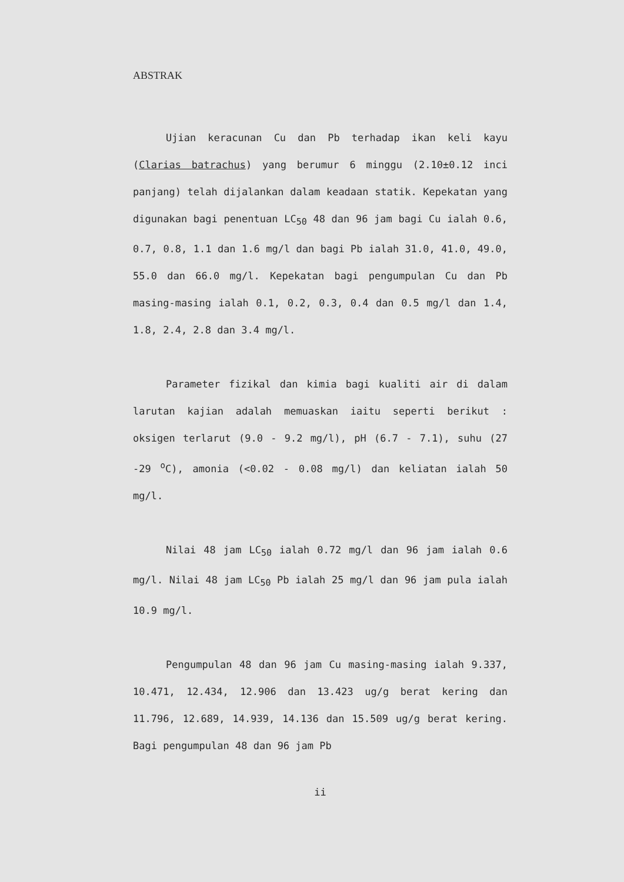ABSTRAK
Ujian keracunan Cu dan Pb terhadap ikan keli kayu (Clarias batrachus) yang berumur 6 minggu (2.10±0.12 inci panjang) telah dijalankan dalam keadaan statik. Kepekatan yang digunakan bagi penentuan LC<sub>50</sub> 48 dan 96 jam bagi Cu ialah 0.6, 0.7, 0.8, 1.1 dan 1.6 mg/l dan bagi Pb ialah 31.0, 41.0, 49.0, 55.0 dan 66.0 mg/l. Kepekatan bagi pengumpulan Cu dan Pb masing-masing ialah 0.1, 0.2, 0.3, 0.4 dan 0.5 mg/l dan 1.4, 1.8, 2.4, 2.8 dan 3.4 mg/l.
Parameter fizikal dan kimia bagi kualiti air di dalam larutan kajian adalah memuaskan iaitu seperti berikut : oksigen terlarut (9.0 - 9.2 mg/l), pH (6.7 - 7.1), suhu (27 -29 <sup>o</sup>C), amonia (<0.02 - 0.08 mg/l) dan keliatan ialah 50 mg/l.
Nilai 48 jam LC<sub>50</sub> ialah 0.72 mg/l dan 96 jam ialah 0.6 mg/l. Nilai 48 jam LC<sub>50</sub> Pb ialah 25 mg/l dan 96 jam pula ialah 10.9 mg/l.
Pengumpulan 48 dan 96 jam Cu masing-masing ialah 9.337, 10.471, 12.434, 12.906 dan 13.423 ug/g berat kering dan 11.796, 12.689, 14.939, 14.136 dan 15.509 ug/g berat kering. Bagi pengumpulan 48 dan 96 jam Pb
ii